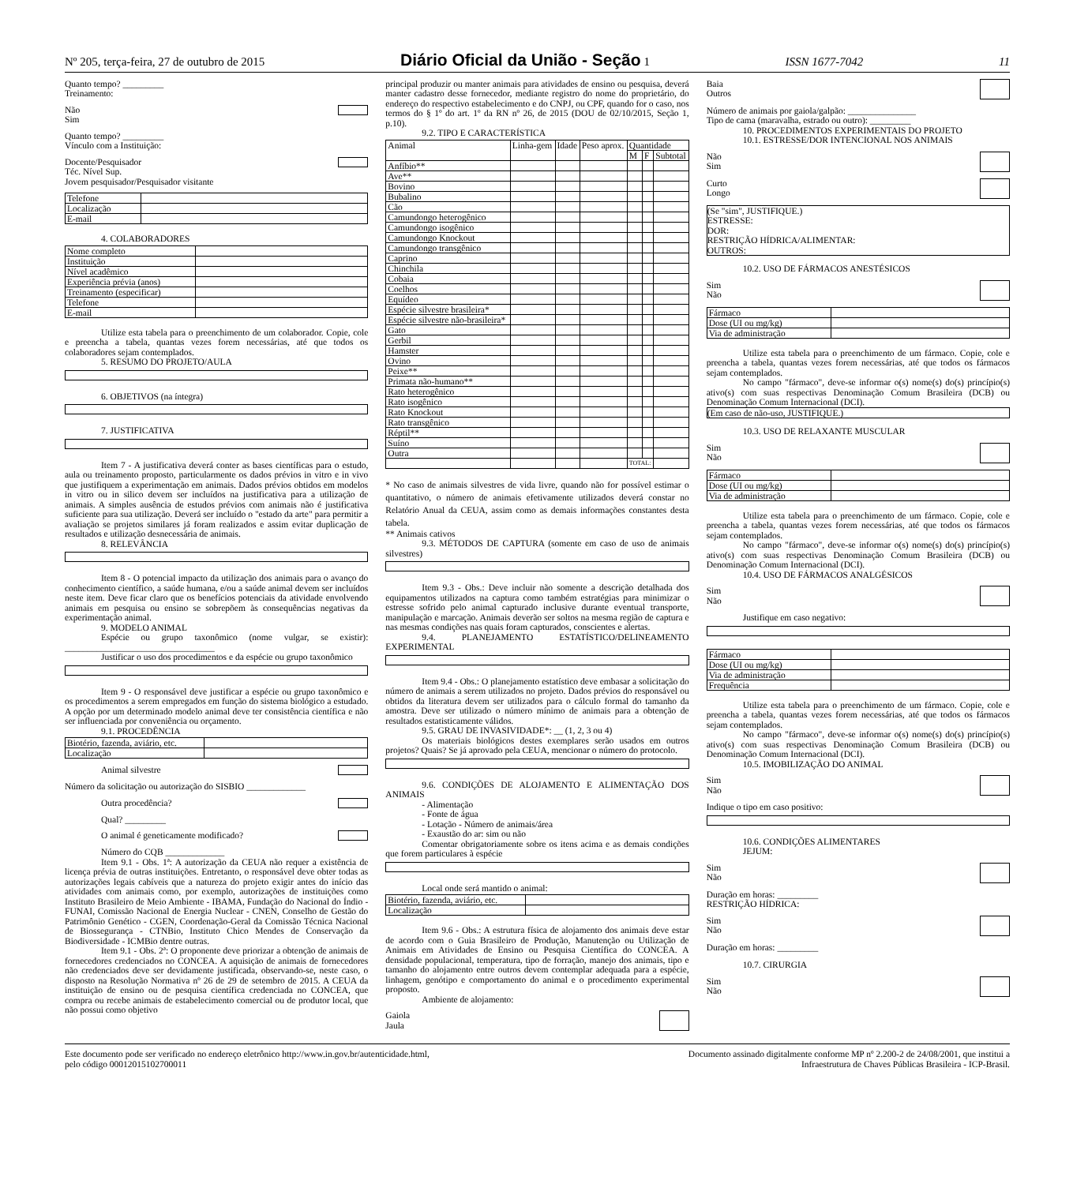Nº 205, terça-feira, 27 de outubro de 2015 Diário Oficial da União - Seção 1 ISSN 1677-7042 11
Quanto tempo? _________
Treinamento:
Não
Sim
Quanto tempo? _________
Vínculo com a Instituição:
Docente/Pesquisador
Téc. Nível Sup.
Jovem pesquisador/Pesquisador visitante
| Telefone | |
| Localização | |
| E-mail | |
4. COLABORADORES
| Nome completo | |
| Instituição | |
| Nível acadêmico | |
| Experiência prévia (anos) | |
| Treinamento (especificar) | |
| Telefone | |
| E-mail | |
Utilize esta tabela para o preenchimento de um colaborador. Copie, cole e preencha a tabela, quantas vezes forem necessárias, até que todos os colaboradores sejam contemplados.
5. RESUMO DO PROJETO/AULA
6. OBJETIVOS (na íntegra)
7. JUSTIFICATIVA
Item 7 - A justificativa deverá conter as bases científicas para o estudo, aula ou treinamento proposto, particularmente os dados prévios in vitro e in vivo que justifiquem a experimentação em animais. Dados prévios obtidos em modelos in vitro ou in silico devem ser incluídos na justificativa para a utilização de animais. A simples ausência de estudos prévios com animais não é justificativa suficiente para sua utilização. Deverá ser incluído o "estado da arte" para permitir a avaliação se projetos similares já foram realizados e assim evitar duplicação de resultados e utilização desnecessária de animais.
8. RELEVÂNCIA
Item 8 - O potencial impacto da utilização dos animais para o avanço do conhecimento científico, a saúde humana, e/ou a saúde animal devem ser incluídos neste item. Deve ficar claro que os benefícios potenciais da atividade envolvendo animais em pesquisa ou ensino se sobrepõem às consequências negativas da experimentação animal.
9. MODELO ANIMAL
Espécie ou grupo taxonômico (nome vulgar, se existir): _________________________________
Justificar o uso dos procedimentos e da espécie ou grupo taxonômico
Item 9 - O responsável deve justificar a espécie ou grupo taxonômico e os procedimentos a serem empregados em função do sistema biológico a estudado. A opção por um determinado modelo animal deve ter consistência científica e não ser influenciada por conveniência ou orçamento.
9.1. PROCEDÊNCIA
| Biotério, fazenda, aviário, etc. | |
| Localização | |
Animal silvestre
Número da solicitação ou autorização do SISBIO _____________
Outra procedência?
Qual? _________
O animal é geneticamente modificado?
Número do CQB _____________
Item 9.1 - Obs. 1ª: A autorização da CEUA não requer a existência de licença prévia de outras instituições. Entretanto, o responsável deve obter todas as autorizações legais cabíveis que a natureza do projeto exigir antes do início das atividades com animais como, por exemplo, autorizações de instituições como Instituto Brasileiro de Meio Ambiente - IBAMA, Fundação do Nacional do Índio - FUNAI, Comissão Nacional de Energia Nuclear - CNEN, Conselho de Gestão do Patrimônio Genético - CGEN, Coordenação-Geral da Comissão Técnica Nacional de Biossegurança - CTNBio, Instituto Chico Mendes de Conservação da Biodiversidade - ICMBio dentre outras.
Item 9.1 - Obs. 2ª: O proponente deve priorizar a obtenção de animais de fornecedores credenciados no CONCEA. A aquisição de animais de fornecedores não credenciados deve ser devidamente justificada, observando-se, neste caso, o disposto na Resolução Normativa nº 26 de 29 de setembro de 2015. A CEUA da instituição de ensino ou de pesquisa científica credenciada no CONCEA, que compra ou recebe animais de estabelecimento comercial ou de produtor local, que não possui como objetivo
principal produzir ou manter animais para atividades de ensino ou pesquisa, deverá manter cadastro desse fornecedor, mediante registro do nome do proprietário, do endereço do respectivo estabelecimento e do CNPJ, ou CPF, quando for o caso, nos termos do § 1º do art. 1º da RN nº 26, de 2015 (DOU de 02/10/2015, Seção 1, p.10).
9.2. TIPO E CARACTERÍSTICA
| Animal | Linha-gem | Idade | Peso aprox. | Quantidade | | |
| --- | --- | --- | --- | --- | --- | --- |
| | | | | M | F | Subtotal |
| Anfíbio** | | | | | | |
| Ave** | | | | | | |
| Bovino | | | | | | |
| Bubalino | | | | | | |
| Cão | | | | | | |
| Camundongo heterogênico | | | | | | |
| Camundongo isogênico | | | | | | |
| Camundongo Knockout | | | | | | |
| Camundongo transgênico | | | | | | |
| Caprino | | | | | | |
| Chinchila | | | | | | |
| Cobaia | | | | | | |
| Coelhos | | | | | | |
| Equídeo | | | | | | |
| Espécie silvestre brasileira* | | | | | | |
| Espécie silvestre não-brasileira* | | | | | | |
| Gato | | | | | | |
| Gerbil | | | | | | |
| Hamster | | | | | | |
| Ovino | | | | | | |
| Peixe** | | | | | | |
| Primata não-humano** | | | | | | |
| Rato heterogênico | | | | | | |
| Rato isogênico | | | | | | |
| Rato Knockout | | | | | | |
| Rato transgênico | | | | | | |
| Réptil** | | | | | | |
| Suíno | | | | | | |
| Outra | | | | | | |
| | | | | TOTAL: | | |
* No caso de animais silvestres de vida livre, quando não for possível estimar o quantitativo, o número de animais efetivamente utilizados deverá constar no Relatório Anual da CEUA, assim como as demais informações constantes desta tabela.
** Animais cativos
9.3. MÉTODOS DE CAPTURA (somente em caso de uso de animais silvestres)
Item 9.3 - Obs.: Deve incluir não somente a descrição detalhada dos equipamentos utilizados na captura como também estratégias para minimizar o estresse sofrido pelo animal capturado inclusive durante eventual transporte, manipulação e marcação. Animais deverão ser soltos na mesma região de captura e nas mesmas condições nas quais foram capturados, conscientes e alertas.
9.4. PLANEJAMENTO ESTATÍSTICO/DELINEAMENTO EXPERIMENTAL
Item 9.4 - Obs.: O planejamento estatístico deve embasar a solicitação do número de animais a serem utilizados no projeto. Dados prévios do responsável ou obtidos da literatura devem ser utilizados para o cálculo formal do tamanho da amostra. Deve ser utilizado o número mínimo de animais para a obtenção de resultados estatisticamente válidos.
9.5. GRAU DE INVASIVIDADE*: __ (1, 2, 3 ou 4)
Os materiais biológicos destes exemplares serão usados em outros projetos? Quais? Se já aprovado pela CEUA, mencionar o número do protocolo.
9.6. CONDIÇÕES DE ALOJAMENTO E ALIMENTAÇÃO DOS ANIMAIS
- Alimentação
- Fonte de água
- Lotação - Número de animais/área
- Exaustão do ar: sim ou não
Comentar obrigatoriamente sobre os itens acima e as demais condições que forem particulares à espécie
Local onde será mantido o animal:
| Biotério, fazenda, aviário, etc. | |
| Localização | |
Item 9.6 - Obs.: A estrutura física de alojamento dos animais deve estar de acordo com o Guia Brasileiro de Produção, Manutenção ou Utilização de Animais em Atividades de Ensino ou Pesquisa Científica do CONCEA. A densidade populacional, temperatura, tipo de forração, manejo dos animais, tipo e tamanho do alojamento entre outros devem contemplar adequada para a espécie, linhagem, genótipo e comportamento do animal e o procedimento experimental proposto.
Ambiente de alojamento:
Gaiola
Jaula
Baia
Outros
Número de animais por gaiola/galpão: _______________
Tipo de cama (maravalha, estrado ou outro): _________
10. PROCEDIMENTOS EXPERIMENTAIS DO PROJETO
10.1. ESTRESSE/DOR INTENCIONAL NOS ANIMAIS
Não
Sim
Curto
Longo
(Se "sim", JUSTIFIQUE.)
ESTRESSE:
DOR:
RESTRIÇÃO HÍDRICA/ALIMENTAR:
OUTROS:
10.2. USO DE FÁRMACOS ANESTÉSICOS
Sim
Não
| Fármaco | |
| Dose (UI ou mg/kg) | |
| Via de administração | |
Utilize esta tabela para o preenchimento de um fármaco. Copie, cole e preencha a tabela, quantas vezes forem necessárias, até que todos os fármacos sejam contemplados.
No campo "fármaco", deve-se informar o(s) nome(s) do(s) princípio(s) ativo(s) com suas respectivas Denominação Comum Brasileira (DCB) ou Denominação Comum Internacional (DCI).
(Em caso de não-uso, JUSTIFIQUE.)
10.3. USO DE RELAXANTE MUSCULAR
Sim
Não
| Fármaco | |
| Dose (UI ou mg/kg) | |
| Via de administração | |
Utilize esta tabela para o preenchimento de um fármaco. Copie, cole e preencha a tabela, quantas vezes forem necessárias, até que todos os fármacos sejam contemplados.
No campo "fármaco", deve-se informar o(s) nome(s) do(s) princípio(s) ativo(s) com suas respectivas Denominação Comum Brasileira (DCB) ou Denominação Comum Internacional (DCI).
10.4. USO DE FÁRMACOS ANALGÉSICOS
Sim
Não
Justifique em caso negativo:
| Fármaco | |
| Dose (UI ou mg/kg) | |
| Via de administração | |
| Frequência | |
Utilize esta tabela para o preenchimento de um fármaco. Copie, cole e preencha a tabela, quantas vezes forem necessárias, até que todos os fármacos sejam contemplados.
No campo "fármaco", deve-se informar o(s) nome(s) do(s) princípio(s) ativo(s) com suas respectivas Denominação Comum Brasileira (DCB) ou Denominação Comum Internacional (DCI).
10.5. IMOBILIZAÇÃO DO ANIMAL
Sim
Não
Indique o tipo em caso positivo:
10.6. CONDIÇÕES ALIMENTARES
JEJUM:
Sim
Não
Duração em horas: _________
RESTRIÇÃO HÍDRICA:
Sim
Não
Duração em horas: _________
10.7. CIRURGIA
Sim
Não
Este documento pode ser verificado no endereço eletrônico http://www.in.gov.br/autenticidade.html,
pelo código 00012015102700011 Documento assinado digitalmente conforme MP nº 2.200-2 de 24/08/2001, que institui a
Infraestrutura de Chaves Públicas Brasileira - ICP-Brasil.